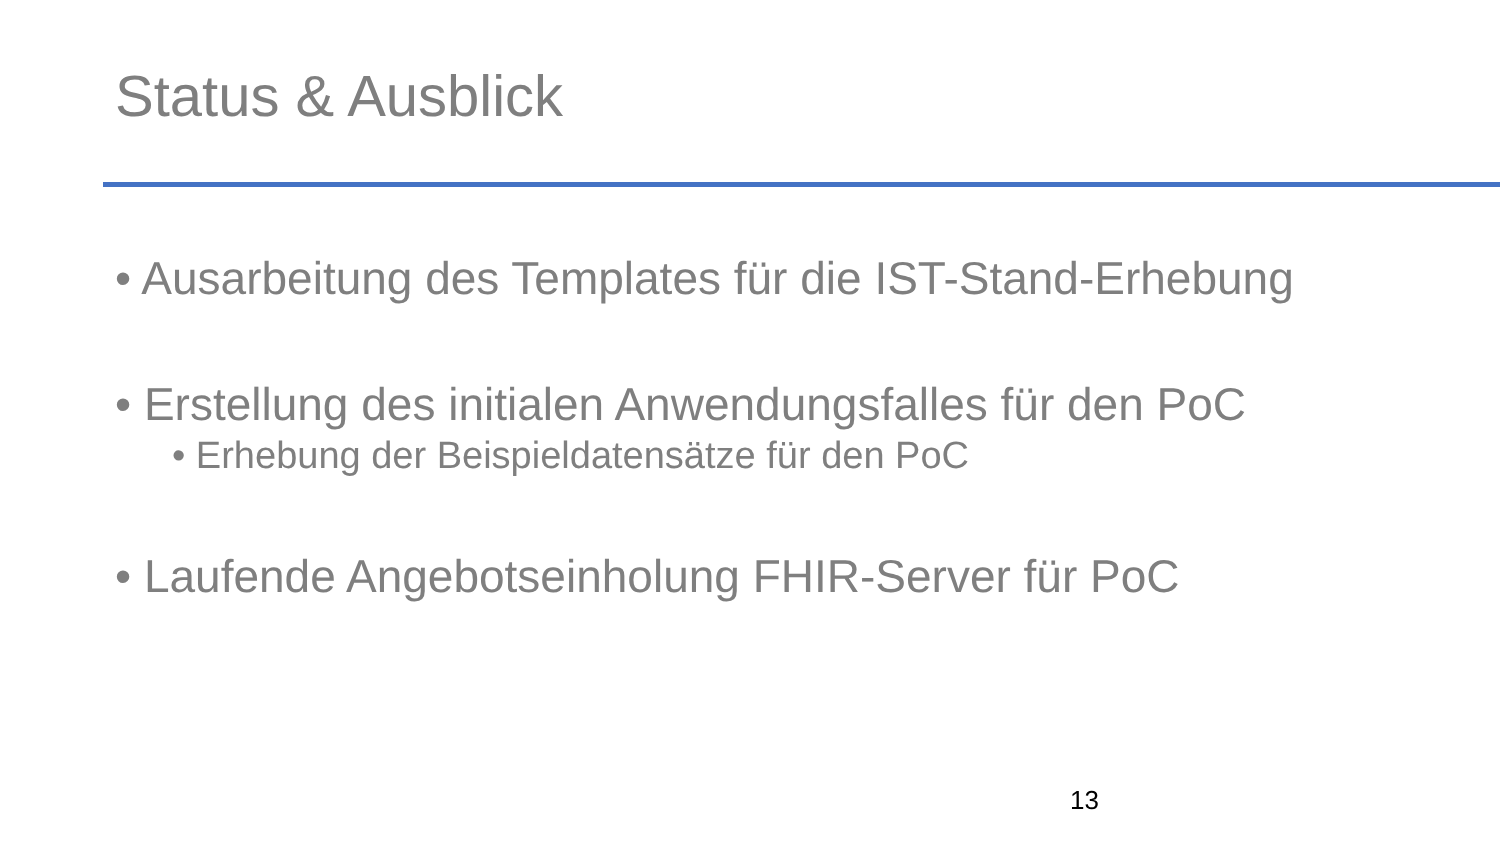Status & Ausblick
• Ausarbeitung des Templates für die IST-Stand-Erhebung
• Erstellung des initialen Anwendungsfalles für den PoC
• Erhebung der Beispieldatensätze für den PoC
• Laufende Angebotseinholung FHIR-Server für PoC
13